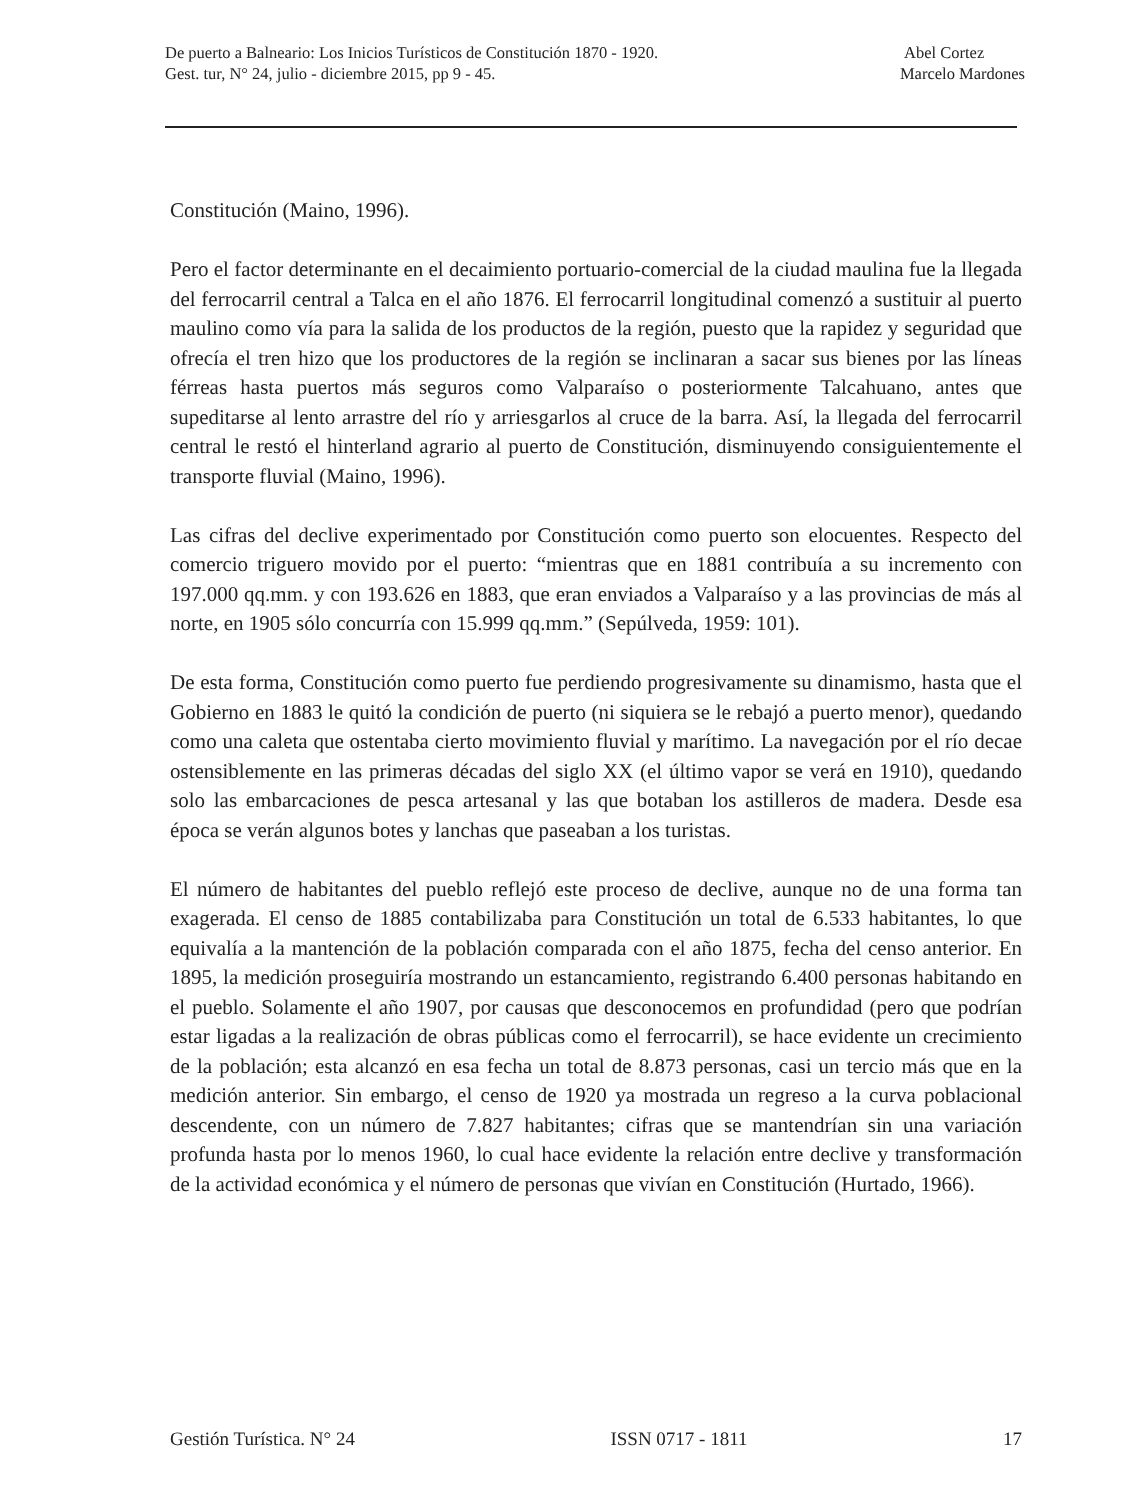De puerto a Balneario: Los Inicios Turísticos de Constitución 1870 - 1920.
Gest. tur, N° 24, julio - diciembre 2015, pp 9 - 45.
Abel Cortez
Marcelo Mardones
Constitución (Maino, 1996).
Pero el factor determinante en el decaimiento portuario-comercial de la ciudad maulina fue la llegada del ferrocarril central a Talca en el año 1876. El ferrocarril longitudinal comenzó a sustituir al puerto maulino como vía para la salida de los productos de la región, puesto que la rapidez y seguridad que ofrecía el tren hizo que los productores de la región se inclinaran a sacar sus bienes por las líneas férreas hasta puertos más seguros como Valparaíso o posteriormente Talcahuano, antes que supeditarse al lento arrastre del río y arriesgarlos al cruce de la barra. Así, la llegada del ferrocarril central le restó el hinterland agrario al puerto de Constitución, disminuyendo consiguientemente el transporte fluvial (Maino, 1996).
Las cifras del declive experimentado por Constitución como puerto son elocuentes. Respecto del comercio triguero movido por el puerto: “mientras que en 1881 contribuía a su incremento con 197.000 qq.mm. y con 193.626 en 1883, que eran enviados a Valparaíso y a las provincias de más al norte, en 1905 sólo concurría con 15.999 qq.mm.” (Sepúlveda, 1959: 101).
De esta forma, Constitución como puerto fue perdiendo progresivamente su dinamismo, hasta que el Gobierno en 1883 le quitó la condición de puerto (ni siquiera se le rebajó a puerto menor), quedando como una caleta que ostentaba cierto movimiento fluvial y marítimo. La navegación por el río decae ostensiblemente en las primeras décadas del siglo XX (el último vapor se verá en 1910), quedando solo las embarcaciones de pesca artesanal y las que botaban los astilleros de madera. Desde esa época se verán algunos botes y lanchas que paseaban a los turistas.
El número de habitantes del pueblo reflejó este proceso de declive, aunque no de una forma tan exagerada. El censo de 1885 contabilizaba para Constitución un total de 6.533 habitantes, lo que equivalía a la mantención de la población comparada con el año 1875, fecha del censo anterior. En 1895, la medición proseguiría mostrando un estancamiento, registrando 6.400 personas habitando en el pueblo. Solamente el año 1907, por causas que desconocemos en profundidad (pero que podrían estar ligadas a la realización de obras públicas como el ferrocarril), se hace evidente un crecimiento de la población; esta alcanzó en esa fecha un total de 8.873 personas, casi un tercio más que en la medición anterior. Sin embargo, el censo de 1920 ya mostrada un regreso a la curva poblacional descendente, con un número de 7.827 habitantes; cifras que se mantendrían sin una variación profunda hasta por lo menos 1960, lo cual hace evidente la relación entre declive y transformación de la actividad económica y el número de personas que vivían en Constitución (Hurtado, 1966).
Gestión Turística. N° 24 ISSN 0717 - 1811 17